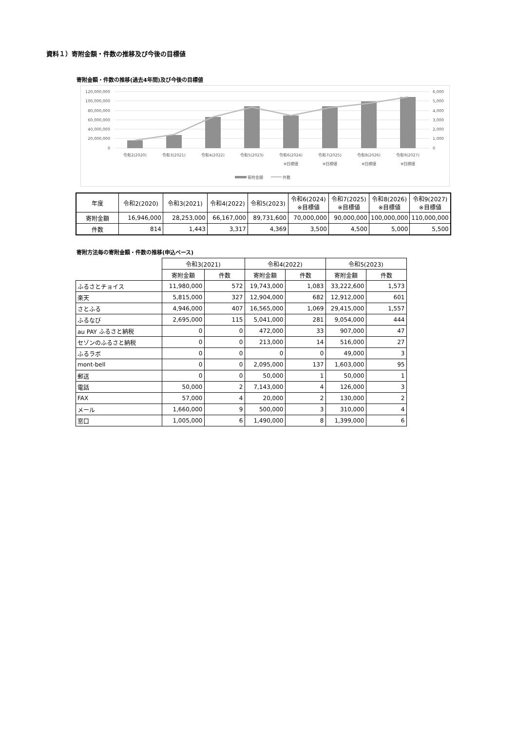資料１）寄附金額・件数の推移及び今後の目標値
寄附金額・件数の推移(過去4年間)及び今後の目標値
120,000,000
100,000,000
80,000,000
60,000,000
40,000,000
20,000,000
0
6,000
5,000
4,000
3,000
2,000
1,000
0
令和2(2020)
令和3(2021)
令和4(2022)
令和5(2023)
令和6(2024)
令和7(2025)
令和8(2026)
令和9(2027)
※目標値
※目標値
※目標値
※目標値
寄附金額
件数
| 年度 | 令和2(2020) | 令和3(2021) | 令和4(2022) | 令和5(2023) | 令和6(2024) ※目標値 | 令和7(2025) ※目標値 | 令和8(2026) ※目標値 | 令和9(2027) ※目標値 |
| --- | --- | --- | --- | --- | --- | --- | --- | --- |
| 寄附金額 | 16,946,000 | 28,253,000 | 66,167,000 | 89,731,600 | 70,000,000 | 90,000,000 | 100,000,000 | 110,000,000 |
| 件数 | 814 | 1,443 | 3,317 | 4,369 | 3,500 | 4,500 | 5,000 | 5,500 |
寄附方法毎の寄附金額・件数の推移(申込ベース)
| | 令和3(2021) | | 令和4(2022) | | 令和5(2023) | |
| --- | --- | --- | --- | --- | --- | --- |
| | 寄附金額 | 件数 | 寄附金額 | 件数 | 寄附金額 | 件数 |
| ふるさとチョイス | 11,980,000 | 572 | 19,743,000 | 1,083 | 33,222,600 | 1,573 |
| 楽天 | 5,815,000 | 327 | 12,904,000 | 682 | 12,912,000 | 601 |
| さとふる | 4,946,000 | 407 | 16,565,000 | 1,069 | 29,415,000 | 1,557 |
| ふるなび | 2,695,000 | 115 | 5,041,000 | 281 | 9,054,000 | 444 |
| au PAY ふるさと納税 | 0 | 0 | 472,000 | 33 | 907,000 | 47 |
| セゾンのふるさと納税 | 0 | 0 | 213,000 | 14 | 516,000 | 27 |
| ふるラボ | 0 | 0 | 0 | 0 | 49,000 | 3 |
| mont-bell | 0 | 0 | 2,095,000 | 137 | 1,603,000 | 95 |
| 郵送 | 0 | 0 | 50,000 | 1 | 50,000 | 1 |
| 電話 | 50,000 | 2 | 7,143,000 | 4 | 126,000 | 3 |
| FAX | 57,000 | 4 | 20,000 | 2 | 130,000 | 2 |
| メール | 1,660,000 | 9 | 500,000 | 3 | 310,000 | 4 |
| 窓口 | 1,005,000 | 6 | 1,490,000 | 8 | 1,399,000 | 6 |